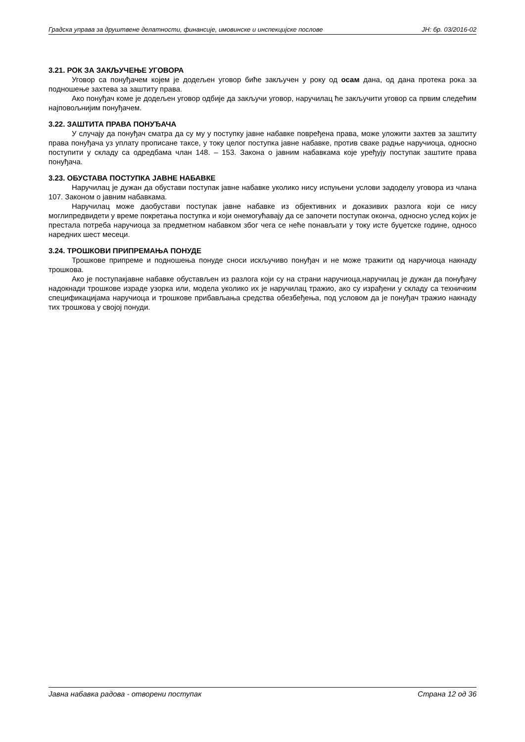Градска управа за друштвене делатности, финансије, имовинске и инспекцијске послове ЈН: бр. 03/2016-02
3.21. РОК ЗА ЗАКЉУЧЕЊЕ УГОВОРА
Уговор са понуђачем којем је додељен уговор биће закључен у року од осам дана, од дана протека рока за подношење захтева за заштиту права.
Ако понуђач коме је додељен уговор одбије да закључи уговор, наручилац ће закључити уговор са првим следећим најповољнијим понуђачем.
3.22. ЗАШТИТА ПРАВА ПОНУЂАЧА
У случају да понуђач сматра да су му у поступку јавне набавке повређена права, може уложити захтев за заштиту права понуђача уз уплату прописане таксе, у току целог поступка јавне набавке, против сваке радње наручиоца, односно поступити у складу са одредбама члан 148. – 153. Закона о јавним набавкама које уређују поступак заштите права понуђача.
3.23. ОБУСТАВА ПОСТУПКА ЈАВНЕ НАБАВКЕ
Наручилац је дужан да обустави поступак јавне набавке уколико нису испуњени услови задоделу уговора из члана 107. Законом о јавним набавкама.
Наручилац може даобустави поступак јавне набавке из објективних и доказивих разлога који се нису моглипредвидети у време покретања поступка и који онемогућавају да се започети поступак оконча, односно услед којих је престала потреба наручиоца за предметном набавком због чега се неће понављати у току исте буџетске године, односо наредних шест месеци.
3.24. ТРОШКОВИ ПРИПРЕМАЊА ПОНУДЕ
Трошкове припреме и подношења понуде сноси искључиво понуђач и не може тражити од наручиоца накнаду трошкова.
Ако је поступакјавне набавке обустављен из разлога који су на страни наручиоца,наручилац је дужан да понуђачу надокнади трошкове израде узорка или, модела уколико их је наручилац тражио, ако су израђени у складу са техничким спецификацијама наручиоца и трошкове прибављања средства обезбеђења, под условом да је понуђач тражио накнаду тих трошкова у својој понуди.
Јавна набавка радова - отворени поступак Страна 12 од 36